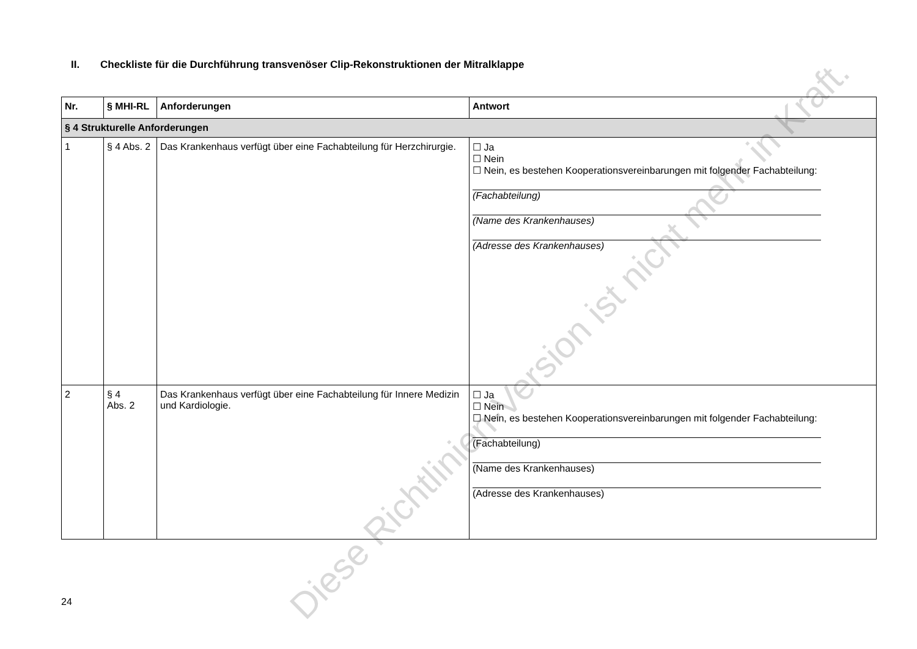II. Checkliste für die Durchführung transvenöser Clip-Rekonstruktionen der Mitralklappe
| Nr. | § MHI-RL | Anforderungen | Antwort |
| --- | --- | --- | --- |
| § 4 Strukturelle Anforderungen | | | |
| 1 | § 4 Abs. 2 | Das Krankenhaus verfügt über eine Fachabteilung für Herzchirurgie. | ☐ Ja ☐ Nein ☐ Nein, es bestehen Kooperationsvereinbarungen mit folgender Fachabteilung: (Fachabteilung) (Name des Krankenhauses) (Adresse des Krankenhauses) |
| 2 | § 4 Abs. 2 | Das Krankenhaus verfügt über eine Fachabteilung für Innere Medizin und Kardiologie. | ☐ Ja ☐ Nein ☐ Nein, es bestehen Kooperationsvereinbarungen mit folgender Fachabteilung: (Fachabteilung) (Name des Krankenhauses) (Adresse des Krankenhauses) |
24
Diese Richtlinien-Version ist nicht mehr in Kraft.